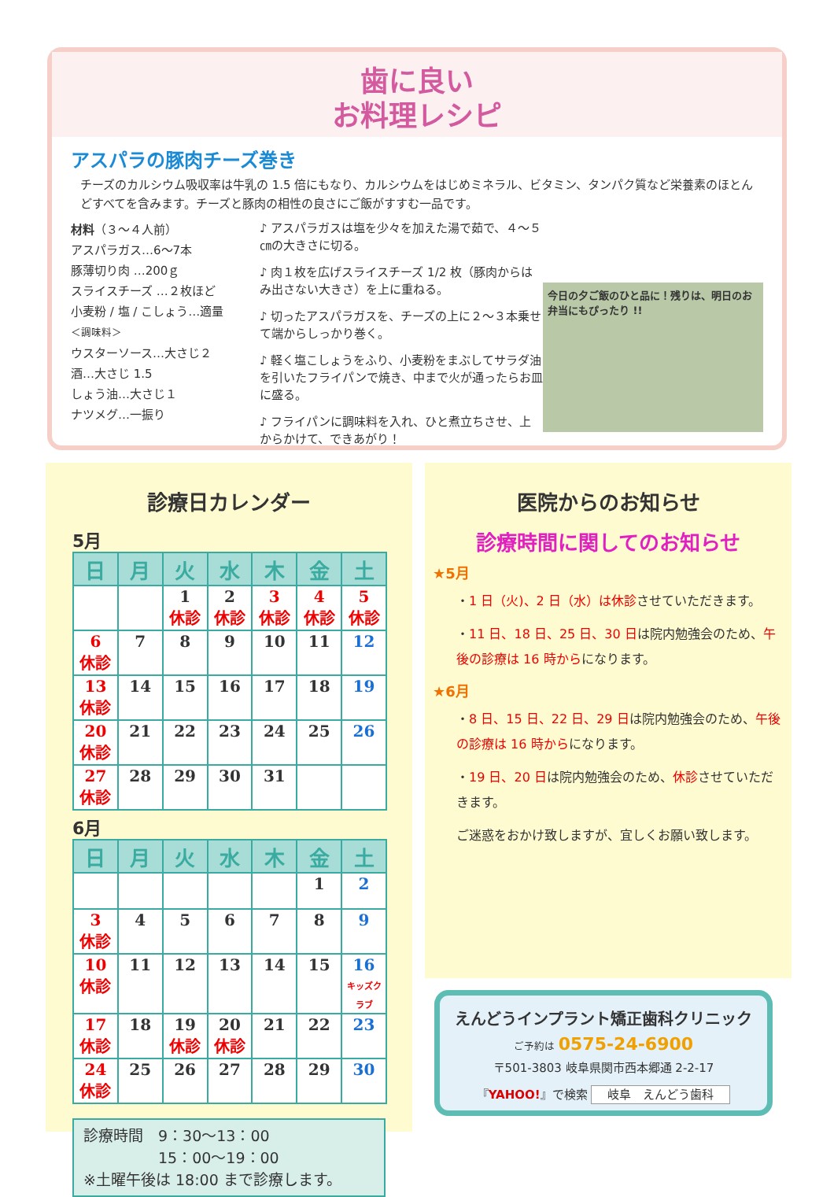歯に良い
お料理レシピ
アスパラの豚肉チーズ巻き
チーズのカルシウム吸収率は牛乳の 1.5 倍にもなり、カルシウムをはじめミネラル、ビタミン、タンパク質など栄養素のほとんどすべてを含みます。チーズと豚肉の相性の良さにご飯がすすむ一品です。
材料（３～４人前）
アスパラガス…6～7本
豚薄切り肉 …200ｇ
スライスチーズ …２枚ほど
小麦粉 / 塩 / こしょう…適量
＜調味料＞
ウスターソース…大さじ２
酒…大さじ 1.5
しょう油…大さじ１
ナツメグ…一振り
♪ アスパラガスは塩を少々を加えた湯で茹で、４～５㎝の大きさに切る。
♪ 肉１枚を広げスライスチーズ 1/2 枚（豚肉からはみ出さない大きさ）を上に重ねる。
♪ 切ったアスパラガスを、チーズの上に２～３本乗せて端からしっかり巻く。
♪ 軽く塩こしょうをふり、小麦粉をまぶしてサラダ油を引いたフライパンで焼き、中まで火が通ったらお皿に盛る。
♪ フライパンに調味料を入れ、ひと煮立ちさせ、上からかけて、できあがり！
今日の夕ご飯のひと品に！残りは、明日のお弁当にもぴったり !!
診療日カレンダー
5月
| 日 | 月 | 火 | 水 | 木 | 金 | 土 |
| --- | --- | --- | --- | --- | --- | --- |
| | | 1 休診 | 2 休診 | 3 休診 | 4 休診 | 5 休診 |
| 6 休診 | 7 | 8 | 9 | 10 | 11 | 12 |
| 13 休診 | 14 | 15 | 16 | 17 | 18 | 19 |
| 20 休診 | 21 | 22 | 23 | 24 | 25 | 26 |
| 27 休診 | 28 | 29 | 30 | 31 | | |
6月
| 日 | 月 | 火 | 水 | 木 | 金 | 土 |
| --- | --- | --- | --- | --- | --- | --- |
| | | | | | 1 | 2 |
| 3 休診 | 4 | 5 | 6 | 7 | 8 | 9 |
| 10 休診 | 11 | 12 | 13 | 14 | 15 | 16 キッズクラブ |
| 17 休診 | 18 | 19 休診 | 20 休診 | 21 | 22 | 23 |
| 24 休診 | 25 | 26 | 27 | 28 | 29 | 30 |
診療時間　9：30～13：00
　　　　　15：00～19：00
※土曜午後は 18:00 まで診療します。
医院からのお知らせ
診療時間に関してのお知らせ
★5月
・1 日（火)、2 日（水）は休診させていただきます。
・11 日、18 日、25 日、30 日は院内勉強会のため、午後の診療は 16 時からになります。
★6月
・8 日、15 日、22 日、29 日は院内勉強会のため、午後の診療は 16 時からになります。
・19 日、20 日は院内勉強会のため、休診させていただきます。
ご迷惑をおかけ致しますが、宜しくお願い致します。
えんどうインプラント矯正歯科クリニック
ご予約は 0575-24-6900
〒501-3803 岐阜県関市西本郷通 2-2-17
『YAHOO!』で検索 岐阜　えんどう歯科